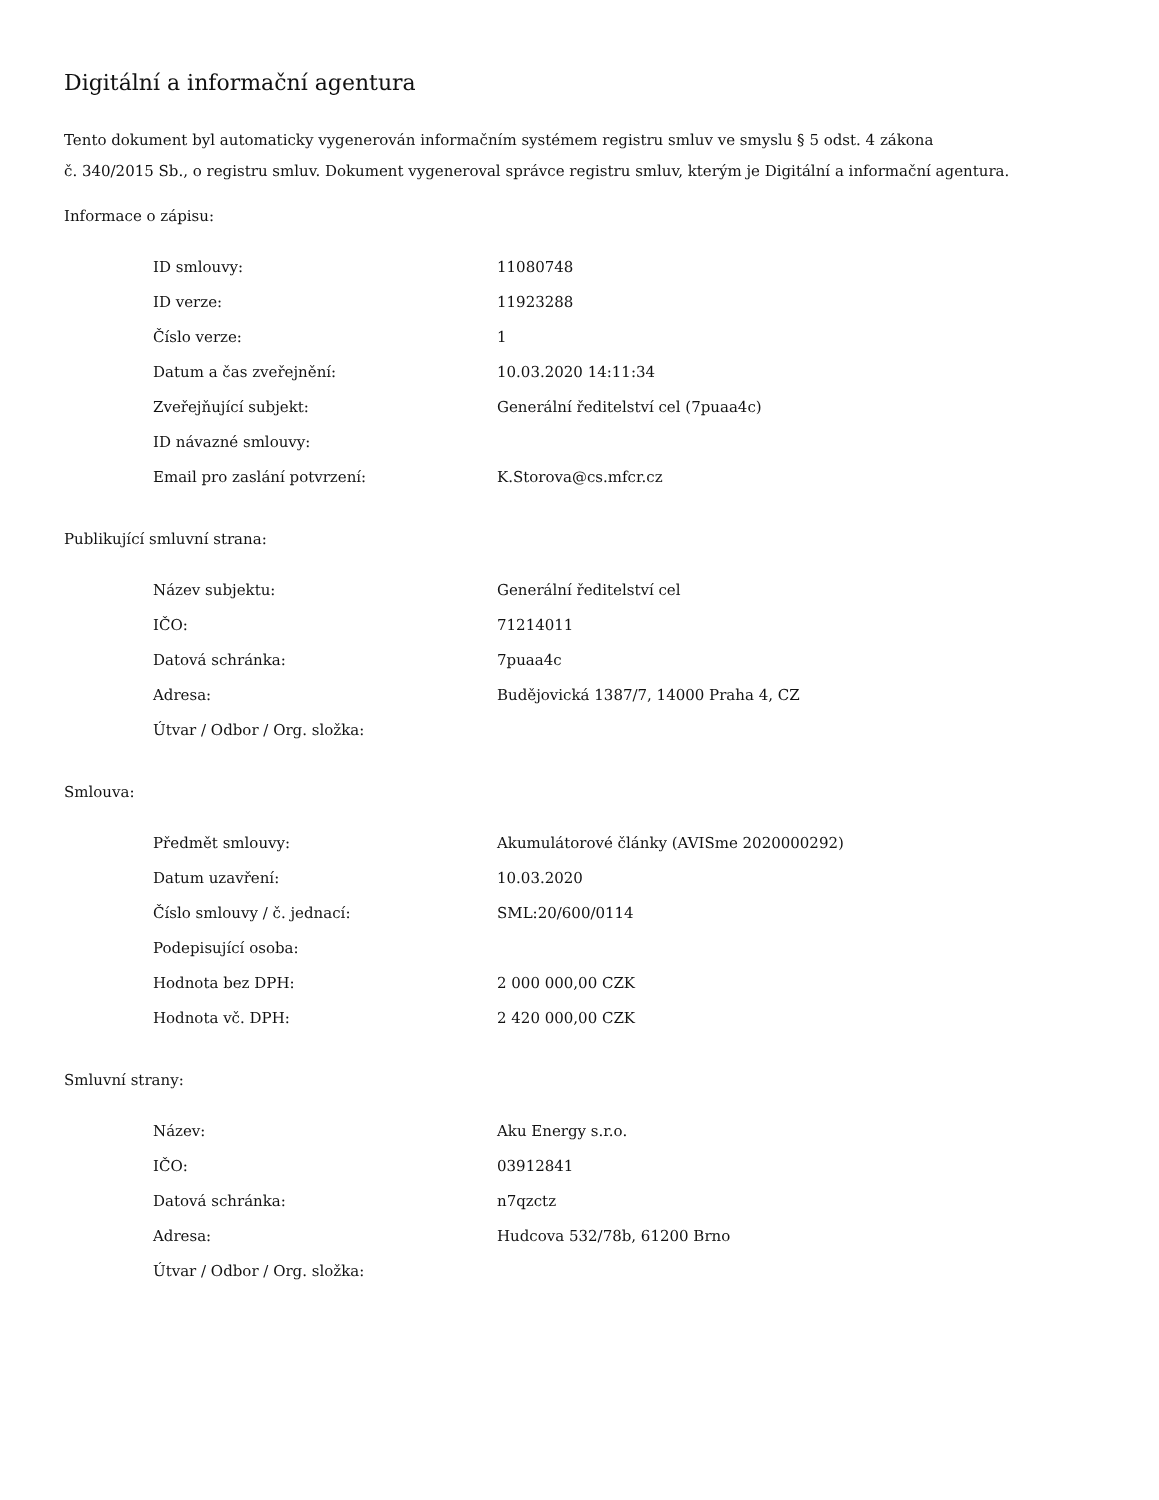Digitální a informační agentura
Tento dokument byl automaticky vygenerován informačním systémem registru smluv ve smyslu § 5 odst. 4 zákona
č. 340/2015 Sb., o registru smluv. Dokument vygeneroval správce registru smluv, kterým je Digitální a informační agentura.
Informace o zápisu:
| ID smlouvy: | 11080748 |
| ID verze: | 11923288 |
| Číslo verze: | 1 |
| Datum a čas zveřejnění: | 10.03.2020 14:11:34 |
| Zveřejňující subjekt: | Generální ředitelství cel (7puaa4c) |
| ID návazné smlouvy: | |
| Email pro zaslání potvrzení: | K.Storova@cs.mfcr.cz |
Publikující smluvní strana:
| Název subjektu: | Generální ředitelství cel |
| IČO: | 71214011 |
| Datová schránka: | 7puaa4c |
| Adresa: | Budějovická 1387/7, 14000 Praha 4, CZ |
| Útvar / Odbor / Org. složka: | |
Smlouva:
| Předmět smlouvy: | Akumulátorové články (AVISme 2020000292) |
| Datum uzavření: | 10.03.2020 |
| Číslo smlouvy / č. jednací: | SML:20/600/0114 |
| Podepisující osoba: | |
| Hodnota bez DPH: | 2 000 000,00 CZK |
| Hodnota vč. DPH: | 2 420 000,00 CZK |
Smluvní strany:
| Název: | Aku Energy s.r.o. |
| IČO: | 03912841 |
| Datová schránka: | n7qzctz |
| Adresa: | Hudcova 532/78b, 61200 Brno |
| Útvar / Odbor / Org. složka: | |